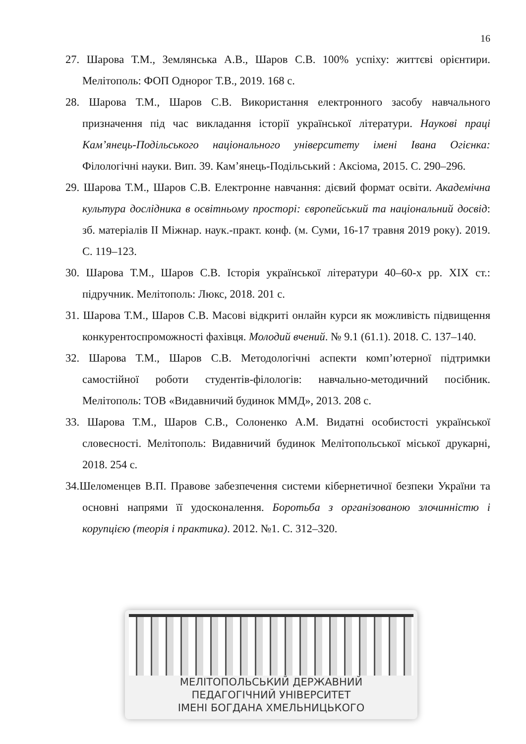16
27. Шарова Т.М., Землянська А.В., Шаров С.В. 100% успіху: життєві орієнтири. Мелітополь: ФОП Однорог Т.В., 2019. 168 с.
28. Шарова Т.М., Шаров С.В. Використання електронного засобу навчального призначення під час викладання історії української літератури. Наукові праці Кам’янець-Подільського національного університету імені Івана Огієнка: Філологічні науки. Вип. 39. Кам’янець-Подільський : Аксіома, 2015. С. 290–296.
29. Шарова Т.М., Шаров С.В. Електронне навчання: дієвий формат освіти. Академічна культура дослідника в освітньому просторі: європейський та національний досвід: зб. матеріалів ІІ Міжнар. наук.-практ. конф. (м. Суми, 16-17 травня 2019 року). 2019. С. 119–123.
30. Шарова Т.М., Шаров С.В. Історія української літератури 40–60-х рр. ХІХ ст.: підручник. Мелітополь: Люкс, 2018. 201 с.
31. Шарова Т.М., Шаров С.В. Масові відкриті онлайн курси як можливість підвищення конкурентоспроможності фахівця. Молодий вчений. № 9.1 (61.1). 2018. С. 137–140.
32. Шарова Т.М., Шаров С.В. Методологічні аспекти комп’ютерної підтримки самостійної роботи студентів-філологів: навчально-методичний посібник. Мелітополь: ТОВ «Видавничий будинок ММД», 2013. 208 с.
33. Шарова Т.М., Шаров С.В., Солоненко А.М. Видатні особистості української словесності. Мелітополь: Видавничий будинок Мелітопольської міської друкарні, 2018. 254 с.
34.Шеломенцев В.П. Правове забезпечення системи кібернетичної безпеки України та основні напрями її удосконалення. Боротьба з організованою злочинністю і корупцією (теорія і практика). 2012. №1. С. 312–320.
МЕЛІТОПОЛЬСЬКИЙ ДЕРЖАВНИЙ
ПЕДАГОГІЧНИЙ УНІВЕРСИТЕТ
ІМЕНІ БОГДАНА ХМЕЛЬНИЦЬКОГО